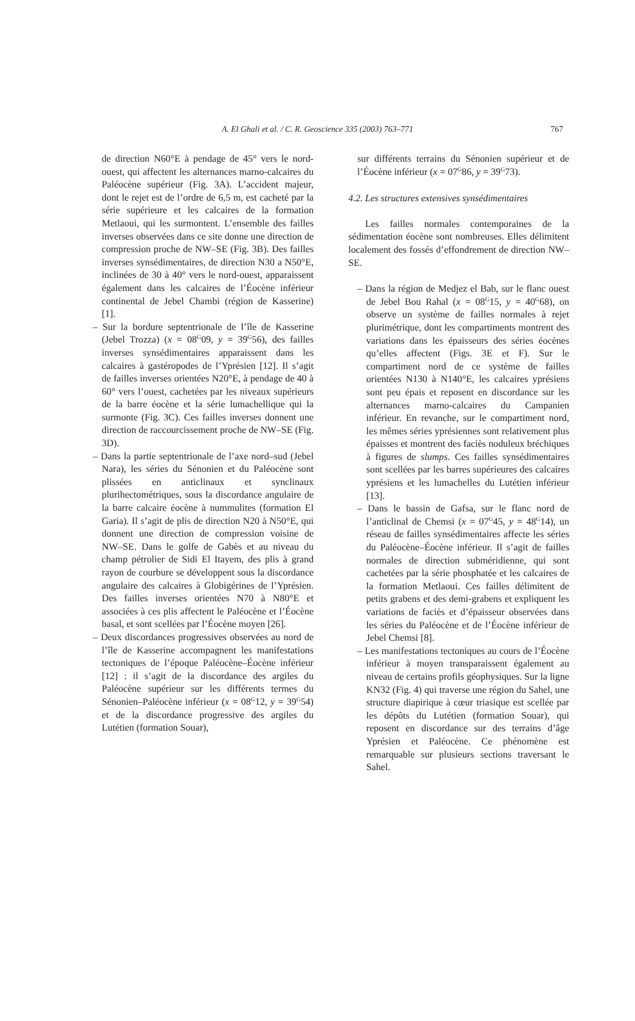A. El Ghali et al. / C. R. Geoscience 335 (2003) 763–771 767
de direction N60°E à pendage de 45° vers le nord-ouest, qui affectent les alternances marno-calcaires du Paléocène supérieur (Fig. 3A). L’accident majeur, dont le rejet est de l’ordre de 6,5 m, est cacheté par la série supérieure et les calcaires de la formation Metlaoui, qui les surmontent. L’ensemble des failles inverses observées dans ce site donne une direction de compression proche de NW–SE (Fig. 3B). Des failles inverses synsédimentaires, de direction N30 a N50°E, inclinées de 30 à 40° vers le nord-ouest, apparaissent également dans les calcaires de l’Éocène inférieur continental de Jebel Chambi (région de Kasserine) [1].
– Sur la bordure septentrionale de l’île de Kasserine (Jebel Trozza) (x = 08<sup>G</sup>09, y = 39<sup>G</sup>56), des failles inverses synsédimentaires apparaissent dans les calcaires à gastéropodes de l’Yprésien [12]. Il s’agit de failles inverses orientées N20°E, à pendage de 40 à 60° vers l’ouest, cachetées par les niveaux supérieurs de la barre éocène et la série lumachellique qui la surmonte (Fig. 3C). Ces failles inverses donnent une direction de raccourcissement proche de NW–SE (Fig. 3D).
– Dans la partie septentrionale de l’axe nord–sud (Jebel Nara), les séries du Sénonien et du Paléocène sont plissées en anticlinaux et synclinaux plurihectométriques, sous la discordance angulaire de la barre calcaire éocène à nummulites (formation El Garia). Il s’agit de plis de direction N20 à N50°E, qui donnent une direction de compression voisine de NW–SE. Dans le golfe de Gabès et au niveau du champ pétrolier de Sidi El Itayem, des plis à grand rayon de courbure se développent sous la discordance angulaire des calcaires à Globigérines de l’Yprésien. Des failles inverses orientées N70 à N80°E et associées à ces plis affectent le Paléocène et l’Éocène basal, et sont scellées par l’Éocène moyen [26].
– Deux discordances progressives observées au nord de l’île de Kasserine accompagnent les manifestations tectoniques de l’époque Paléocène–Éocène inférieur [12] : il s’agit de la discordance des argiles du Paléocène supérieur sur les différents termes du Sénonien–Paléocène inférieur (x = 08<sup>G</sup>12, y = 39<sup>G</sup>54) et de la discordance progressive des argiles du Lutétien (formation Souar),
sur différents terrains du Sénonien supérieur et de l’Éocène inférieur (x = 07<sup>G</sup>86, y = 39<sup>G</sup>73).
4.2. Les structures extensives synsédimentaires
Les failles normales contemporaines de la sédimentation éocène sont nombreuses. Elles délimitent localement des fossés d’effondrement de direction NW–SE.
– Dans la région de Medjez el Bab, sur le flanc ouest de Jebel Bou Rahal (x = 08<sup>G</sup>15, y = 40<sup>G</sup>68), on observe un système de failles normales à rejet plurimétrique, dont les compartiments montrent des variations dans les épaisseurs des séries éocènes qu’elles affectent (Figs. 3E et F). Sur le compartiment nord de ce système de failles orientées N130 à N140°E, les calcaires yprésiens sont peu épais et reposent en discordance sur les alternances marno-calcaires du Campanien inférieur. En revanche, sur le compartiment nord, les mêmes séries yprésiennes sont relativement plus épaisses et montrent des faciès noduleux bréchiques à figures de slumps. Ces failles synsédimentaires sont scellées par les barres supérieures des calcaires yprésiens et les lumachelles du Lutétien inférieur [13].
– Dans le bassin de Gafsa, sur le flanc nord de l’anticlinal de Chemsi (x = 07<sup>G</sup>45, y = 48<sup>G</sup>14), un réseau de failles synsédimentaires affecte les séries du Paléocène–Éocène inférieur. Il s’agit de failles normales de direction subméridienne, qui sont cachetées par la série phosphatée et les calcaires de la formation Metlaoui. Ces failles délimitent de petits grabens et des demi-grabens et expliquent les variations de faciès et d’épaisseur observées dans les séries du Paléocène et de l’Éocène inférieur de Jebel Chemsi [8].
– Les manifestations tectoniques au cours de l’Éocène inférieur à moyen transparaissent également au niveau de certains profils géophysiques. Sur la ligne KN32 (Fig. 4) qui traverse une région du Sahel, une structure diapirique à cœur triasique est scellée par les dépôts du Lutétien (formation Souar), qui reposent en discordance sur des terrains d’âge Yprésien et Paléocène. Ce phénomène est remarquable sur plusieurs sections traversant le Sahel.